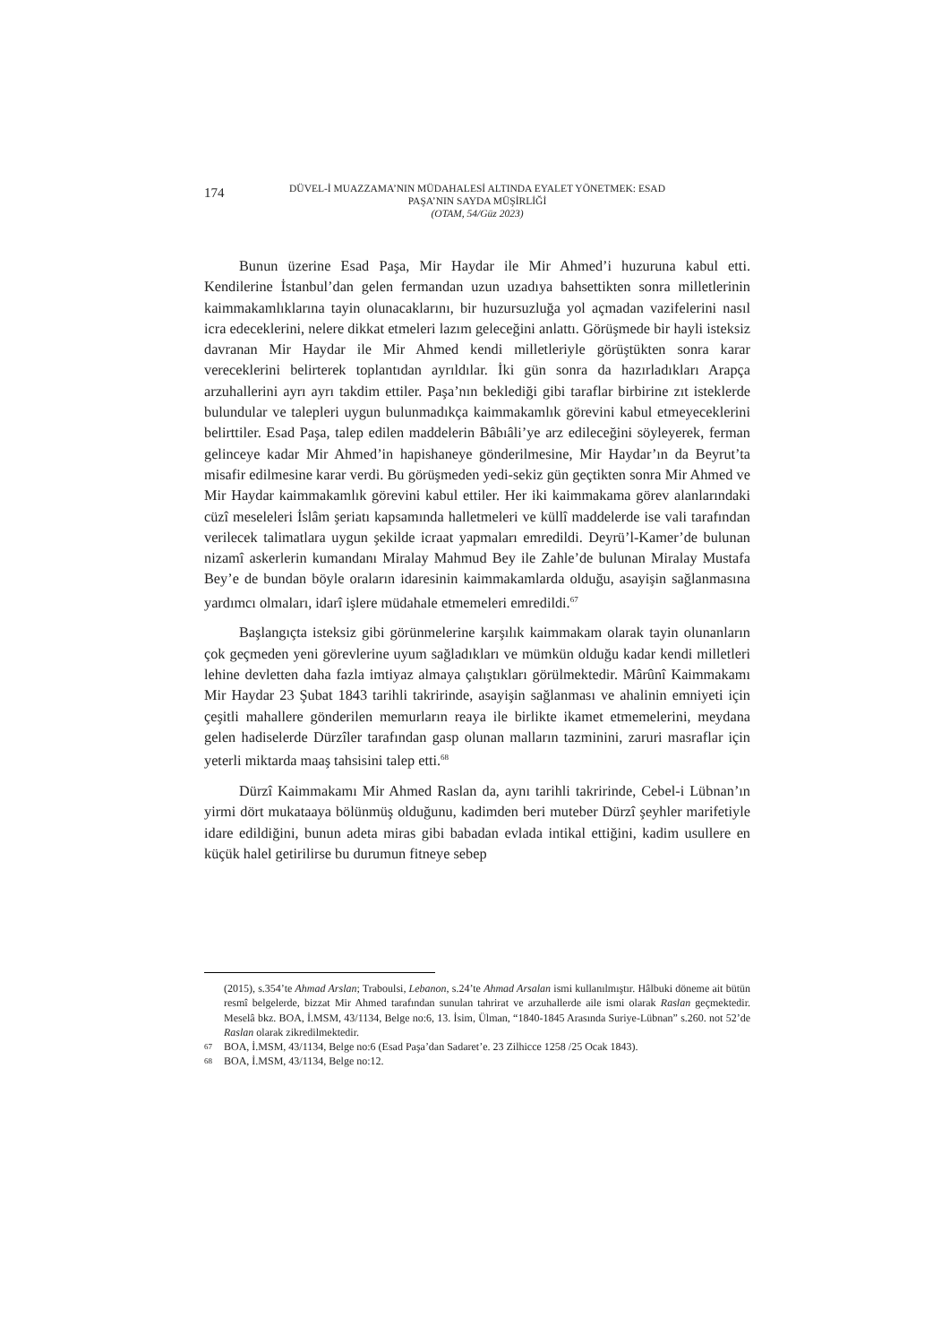174
DÜVEL-İ MUAZZAMA’NIN MÜDAHALESİ ALTINDA EYALET YÖNETMEK: ESAD
PAŞA’NIN SAYDA MÜŞİRLİĞİ
(OTAM, 54/Güz 2023)
Bunun üzerine Esad Paşa, Mir Haydar ile Mir Ahmed’i huzuruna kabul etti. Kendilerine İstanbul’dan gelen fermandan uzun uzadıya bahsettikten sonra milletlerinin kaimmakamlıklarına tayin olunacaklarını, bir huzursuzluğa yol açmadan vazifelerini nasıl icra edeceklerini, nelere dikkat etmeleri lazım geleceğini anlattı. Görüşmede bir hayli isteksiz davranan Mir Haydar ile Mir Ahmed kendi milletleriyle görüştükten sonra karar vereceklerini belirterek toplantıdan ayrıldılar. İki gün sonra da hazırladıkları Arapça arzuhallerini ayrı ayrı takdim ettiler. Paşa’nın beklediği gibi taraflar birbirine zıt isteklerde bulundular ve talepleri uygun bulunmadıkça kaimmakamlık görevini kabul etmeyeceklerini belirttiler. Esad Paşa, talep edilen maddelerin Bâbıâli’ye arz edileceğini söyleyerek, ferman gelinceye kadar Mir Ahmed’in hapishaneye gönderilmesine, Mir Haydar’ın da Beyrut’ta misafir edilmesine karar verdi. Bu görüşmeden yedi-sekiz gün geçtikten sonra Mir Ahmed ve Mir Haydar kaimmakamlık görevini kabul ettiler. Her iki kaimmakama görev alanlarındaki cüzî meseleleri İslâm şeriatı kapsamında halletmeleri ve küllî maddelerde ise vali tarafından verilecek talimatlara uygun şekilde icraat yapmaları emredildi. Deyrü’l-Kamer’de bulunan nizamî askerlerin kumandanı Miralay Mahmud Bey ile Zahle’de bulunan Miralay Mustafa Bey’e de bundan böyle oraların idaresinin kaimmakamlarda olduğu, asayişin sağlanmasına yardımcı olmaları, idarî işlere müdahale etmemeleri emredildi.<sup>67</sup>
Başlangıçta isteksiz gibi görünmelerine karşılık kaimmakam olarak tayin olunanların çok geçmeden yeni görevlerine uyum sağladıkları ve mümkün olduğu kadar kendi milletleri lehine devletten daha fazla imtiyaz almaya çalıştıkları görülmektedir. Mârûnî Kaimmakamı Mir Haydar 23 Şubat 1843 tarihli takririnde, asayişin sağlanması ve ahalinin emniyeti için çeşitli mahallere gönderilen memurların reaya ile birlikte ikamet etmemelerini, meydana gelen hadiselerde Dürzîler tarafından gasp olunan malların tazminini, zaruri masraflar için yeterli miktarda maaş tahsisini talep etti.<sup>68</sup>
Dürzî Kaimmakamı Mir Ahmed Raslan da, aynı tarihli takririnde, Cebel-i Lübnan’ın yirmi dört mukataaya bölünmüş olduğunu, kadimden beri muteber Dürzî şeyhler marifetiyle idare edildiğini, bunun adeta miras gibi babadan evlada intikal ettiğini, kadim usullere en küçük halel getirilirse bu durumun fitneye sebep
(2015), s.354’te Ahmad Arslan; Traboulsi, Lebanon, s.24’te Ahmad Arsalan ismi kullanılmıştır. Hâlbuki döneme ait bütün resmî belgelerde, bizzat Mir Ahmed tarafından sunulan tahrirat ve arzuhallerde aile ismi olarak Raslan geçmektedir. Meselâ bkz. BOA, İ.MSM, 43/1134, Belge no:6, 13. İsim, Ülman, “1840-1845 Arasında Suriye-Lübnan” s.260. not 52’de Raslan olarak zikredilmektedir.
67 BOA, İ.MSM, 43/1134, Belge no:6 (Esad Paşa’dan Sadaret’e. 23 Zilhicce 1258 /25 Ocak 1843).
68 BOA, İ.MSM, 43/1134, Belge no:12.